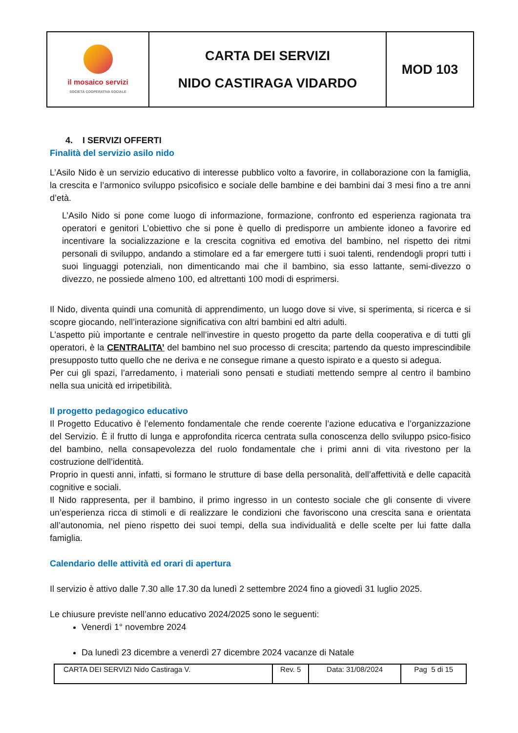| il mosaico servizi SOCIETÀ COOPERATIVA SOCIALE | CARTA DEI SERVIZI NIDO CASTIRAGA VIDARDO | MOD 103 |
4. I SERVIZI OFFERTI
Finalità del servizio asilo nido
L’Asilo Nido è un servizio educativo di interesse pubblico volto a favorire, in collaborazione con la famiglia, la crescita e l’armonico sviluppo psicofisico e sociale delle bambine e dei bambini dai 3 mesi fino a tre anni d’età.
L’Asilo Nido si pone come luogo di informazione, formazione, confronto ed esperienza ragionata tra operatori e genitori L’obiettivo che si pone è quello di predisporre un ambiente idoneo a favorire ed incentivare la socializzazione e la crescita cognitiva ed emotiva del bambino, nel rispetto dei ritmi personali di sviluppo, andando a stimolare ed a far emergere tutti i suoi talenti, rendendogli propri tutti i suoi linguaggi potenziali, non dimenticando mai che il bambino, sia esso lattante, semi-divezzo o divezzo, ne possiede almeno 100, ed altrettanti 100 modi di esprimersi.
Il Nido, diventa quindi una comunità di apprendimento, un luogo dove si vive, si sperimenta, si ricerca e si scopre giocando, nell’interazione significativa con altri bambini ed altri adulti.
L’aspetto più importante e centrale nell’investire in questo progetto da parte della cooperativa e di tutti gli operatori, è la CENTRALITA’ del bambino nel suo processo di crescita; partendo da questo imprescindibile presupposto tutto quello che ne deriva e ne consegue rimane a questo ispirato e a questo si adegua.
Per cui gli spazi, l’arredamento, i materiali sono pensati e studiati mettendo sempre al centro il bambino nella sua unicità ed irripetibilità.
Il progetto pedagogico educativo
Il Progetto Educativo è l’elemento fondamentale che rende coerente l’azione educativa e l’organizzazione del Servizio. È il frutto di lunga e approfondita ricerca centrata sulla conoscenza dello sviluppo psico-fisico del bambino, nella consapevolezza del ruolo fondamentale che i primi anni di vita rivestono per la costruzione dell’identità.
Proprio in questi anni, infatti, si formano le strutture di base della personalità, dell’affettività e delle capacità cognitive e sociali.
Il Nido rappresenta, per il bambino, il primo ingresso in un contesto sociale che gli consente di vivere un’esperienza ricca di stimoli e di realizzare le condizioni che favoriscono una crescita sana e orientata all’autonomia, nel pieno rispetto dei suoi tempi, della sua individualità e delle scelte per lui fatte dalla famiglia.
Calendario delle attività ed orari di apertura
Il servizio è attivo dalle 7.30 alle 17.30 da lunedì 2 settembre 2024 fino a giovedì 31 luglio 2025.
Le chiusure previste nell’anno educativo 2024/2025 sono le seguenti:
Venerdì 1° novembre 2024
Da lunedì 23 dicembre a venerdì 27 dicembre 2024 vacanze di Natale
| CARTA DEI SERVIZI Nido Castiraga V. | Rev. 5 | Data: 31/08/2024 | Pag 5 di 15 |